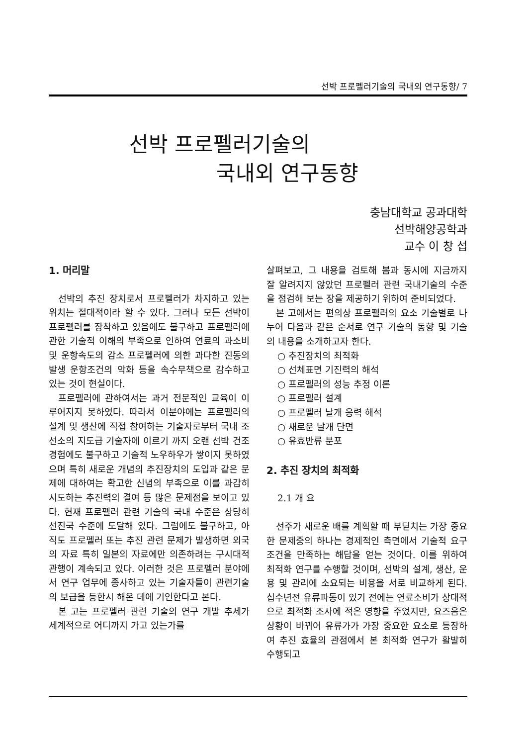선박 프로펠러기술의 국내외 연구동향/ 7
선박 프로펠러기술의
국내외 연구동향
충남대학교 공과대학
선박해양공학과
교수 이 창 섭
1. 머리말
선박의 추진 장치로서 프로펠러가 차지하고 있는 위치는 절대적이라 할 수 있다. 그러나 모든 선박이 프로펠러를 장착하고 있음에도 불구하고 프로펠러에 관한 기술적 이해의 부족으로 인하여 연료의 과소비 및 운항속도의 감소 프로펠러에 의한 과다한 진동의 발생 운항조건의 악화 등을 속수무책으로 감수하고 있는 것이 현실이다.
프로펠러에 관하여서는 과거 전문적인 교육이 이루어지지 못하였다. 따라서 이분야에는 프로펠러의 설계 및 생산에 직접 참여하는 기술자로부터 국내 조선소의 지도급 기술자에 이르기 까지 오랜 선박 건조 경험에도 불구하고 기술적 노우하우가 쌓이지 못하였으며 특히 새로운 개념의 추진장치의 도입과 같은 문제에 대하여는 확고한 신념의 부족으로 이를 과감히 시도하는 추진력의 결여 등 많은 문제점을 보이고 있다. 현재 프로펠러 관련 기술의 국내 수준은 상당히 선진국 수준에 도달해 있다. 그럼에도 불구하고, 아직도 프로펠러 또는 추진 관련 문제가 발생하면 외국의 자료 특히 일본의 자료에만 의존하려는 구시대적 관행이 계속되고 있다. 이러한 것은 프로펠러 분야에서 연구 업무에 종사하고 있는 기술자들이 관련기술의 보급을 등한시 해온 데에 기인한다고 본다.
본 고는 프로펠러 관련 기술의 연구 개발 추세가 세계적으로 어디까지 가고 있는가를
살펴보고, 그 내용을 검토해 봄과 동시에 지금까지 잘 알려지지 않았던 프로펠러 관련 국내기술의 수준을 점검해 보는 장을 제공하기 위하여 준비되었다.
본 고에서는 편의상 프로펠러의 요소 기술별로 나누어 다음과 같은 순서로 연구 기술의 동향 및 기술의 내용을 소개하고자 한다.
○ 추진장치의 최적화
○ 선체표면 기진력의 해석
○ 프로펠러의 성능 추정 이론
○ 프로펠러 설계
○ 프로펠러 날개 응력 해석
○ 새로운 날개 단면
○ 유효반류 분포
2. 추진 장치의 최적화
2.1 개 요
선주가 새로운 배를 계획할 때 부딛치는 가장 중요한 문제중의 하나는 경제적인 측면에서 기술적 요구조건을 만족하는 해답을 얻는 것이다. 이를 위하여 최적화 연구를 수행할 것이며, 선박의 설계, 생산, 운용 및 관리에 소요되는 비용을 서로 비교하게 된다. 십수년전 유류파동이 있기 전에는 연료소비가 상대적으로 최적화 조사에 적은 영향을 주었지만, 요즈음은 상황이 바뀌어 유류가가 가장 중요한 요소로 등장하여 추진 효율의 관점에서 본 최적화 연구가 활발히 수행되고